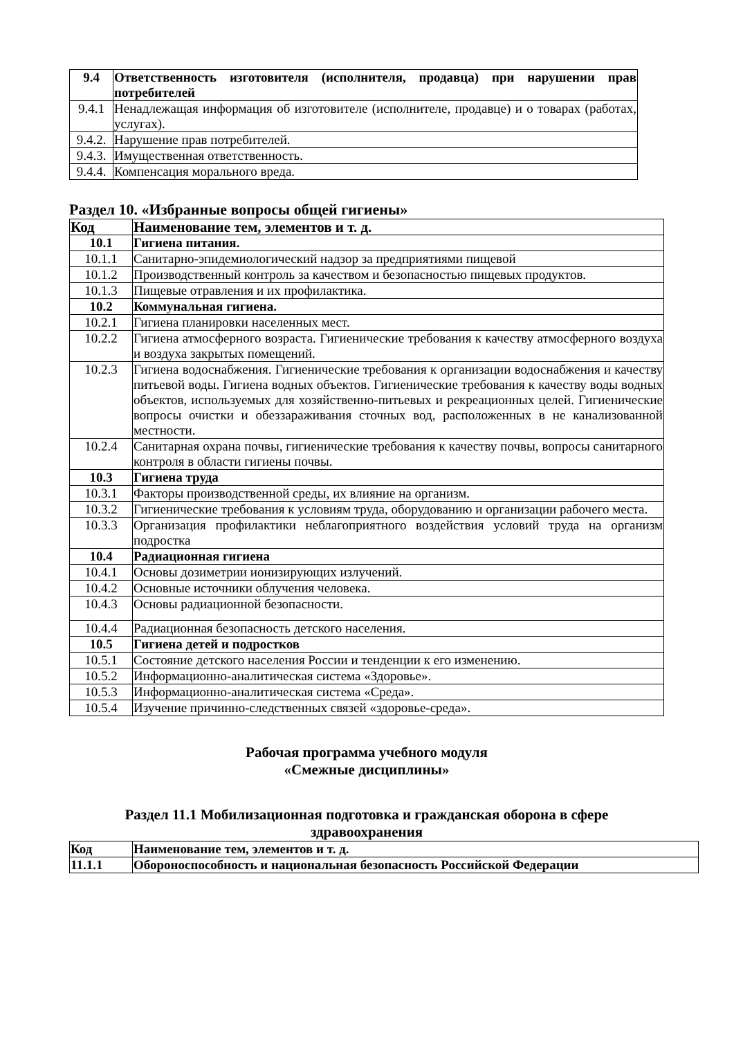| 9.4 | Ответственность изготовителя (исполнителя, продавца) при нарушении прав потребителей |
| 9.4.1 | Ненадлежащая информация об изготовителе (исполнителе, продавце) и о товарах (работах, услугах). |
| 9.4.2. | Нарушение прав потребителей. |
| 9.4.3. | Имущественная ответственность. |
| 9.4.4. | Компенсация морального вреда. |
Раздел 10. «Избранные вопросы общей гигиены»
| Код | Наименование тем, элементов и т. д. |
| --- | --- |
| 10.1 | Гигиена питания. |
| 10.1.1 | Санитарно-эпидемиологический надзор за предприятиями пищевой |
| 10.1.2 | Производственный контроль за качеством и безопасностью пищевых продуктов. |
| 10.1.3 | Пищевые отравления и их профилактика. |
| 10.2 | Коммунальная гигиена. |
| 10.2.1 | Гигиена планировки населенных мест. |
| 10.2.2 | Гигиена атмосферного возраста. Гигиенические требования к качеству атмосферного воздуха и воздуха закрытых помещений. |
| 10.2.3 | Гигиена водоснабжения. Гигиенические требования к организации водоснабжения и качеству питьевой воды. Гигиена водных объектов. Гигиенические требования к качеству воды водных объектов, используемых для хозяйственно-питьевых и рекреационных целей. Гигиенические вопросы очистки и обеззараживания сточных вод, расположенных в не канализованной местности. |
| 10.2.4 | Санитарная охрана почвы, гигиенические требования к качеству почвы, вопросы санитарного контроля в области гигиены почвы. |
| 10.3 | Гигиена труда |
| 10.3.1 | Факторы производственной среды, их влияние на организм. |
| 10.3.2 | Гигиенические требования к условиям труда, оборудованию и организации рабочего места. |
| 10.3.3 | Организация профилактики неблагоприятного воздействия условий труда на организм подростка |
| 10.4 | Радиационная гигиена |
| 10.4.1 | Основы дозиметрии ионизирующих излучений. |
| 10.4.2 | Основные источники облучения человека. |
| 10.4.3 | Основы радиационной безопасности. |
| 10.4.4 | Радиационная безопасность детского населения. |
| 10.5 | Гигиена детей и подростков |
| 10.5.1 | Состояние детского населения России и тенденции к его изменению. |
| 10.5.2 | Информационно-аналитическая система «Здоровье». |
| 10.5.3 | Информационно-аналитическая система «Среда». |
| 10.5.4 | Изучение причинно-следственных связей «здоровье-среда». |
Рабочая программа учебного модуля
«Смежные дисциплины»
Раздел 11.1 Мобилизационная подготовка и гражданская оборона в сфере здравоохранения
| Код | Наименование тем, элементов и т. д. |
| 11.1.1 | Обороноспособность и национальная безопасность Российской Федерации |